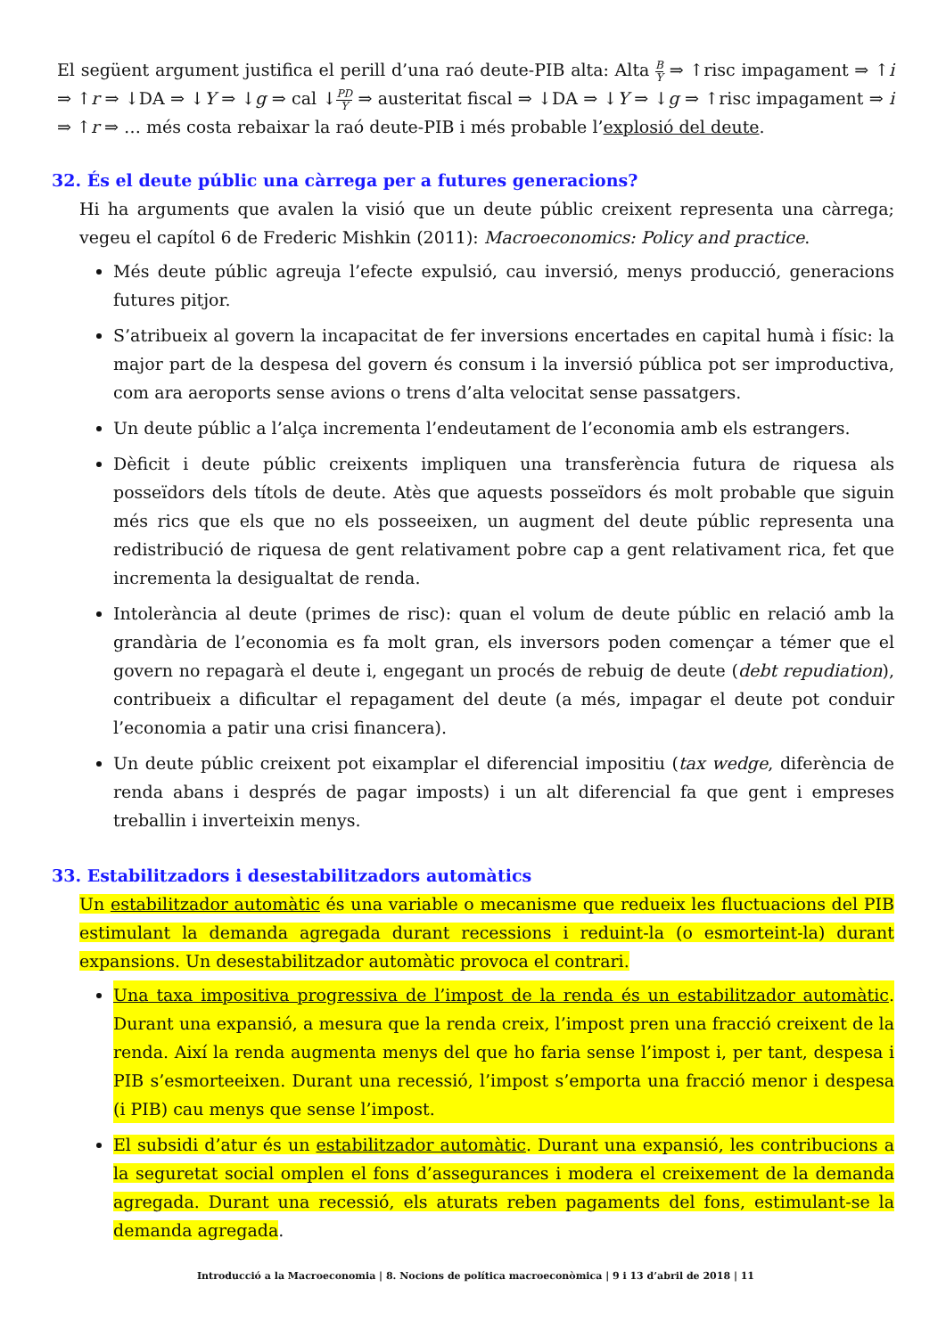El següent argument justifica el perill d’una raó deute-PIB alta: Alta B Y ⇒ ↑risc impagament ⇒ ↑i ⇒ ↑r ⇒ ↓DA ⇒ ↓Y ⇒ ↓g ⇒ cal ↓PD Y ⇒ austeritat fiscal ⇒ ↓DA ⇒ ↓Y ⇒ ↓g ⇒ ↑risc impagament ⇒ i ⇒ ↑r ⇒ … més costa rebaixar la raó deute-PIB i més probable l’explosió del deute.
32. És el deute públic una càrrega per a futures generacions?
Hi ha arguments que avalen la visió que un deute públic creixent representa una càrrega; vegeu el capítol 6 de Frederic Mishkin (2011): Macroeconomics: Policy and practice.
Més deute públic agreuja l’efecte expulsió, cau inversió, menys producció, generacions futures pitjor.
S’atribueix al govern la incapacitat de fer inversions encertades en capital humà i físic: la major part de la despesa del govern és consum i la inversió pública pot ser improductiva, com ara aeroports sense avions o trens d’alta velocitat sense passatgers.
Un deute públic a l’alça incrementa l’endeutament de l’economia amb els estrangers.
Dèficit i deute públic creixents impliquen una transferència futura de riquesa als posseïdors dels títols de deute. Atès que aquests posseïdors és molt probable que siguin més rics que els que no els posseeixen, un augment del deute públic representa una redistribució de riquesa de gent relativament pobre cap a gent relativament rica, fet que incrementa la desigualtat de renda.
Intolerància al deute (primes de risc): quan el volum de deute públic en relació amb la grandària de l’economia es fa molt gran, els inversors poden començar a témer que el govern no repagarà el deute i, engegant un procés de rebuig de deute (debt repudiation), contribueix a dificultar el repagament del deute (a més, impagar el deute pot conduir l’economia a patir una crisi financera).
Un deute públic creixent pot eixamplar el diferencial impositiu (tax wedge, diferència de renda abans i després de pagar imposts) i un alt diferencial fa que gent i empreses treballin i inverteixin menys.
33. Estabilitzadors i desestabilitzadors automàtics
Un estabilitzador automàtic és una variable o mecanisme que redueix les fluctuacions del PIB estimulant la demanda agregada durant recessions i reduint-la (o esmorteint-la) durant expansions. Un desestabilitzador automàtic provoca el contrari.
Una taxa impositiva progressiva de l’impost de la renda és un estabilitzador automàtic. Durant una expansió, a mesura que la renda creix, l’impost pren una fracció creixent de la renda. Així la renda augmenta menys del que ho faria sense l’impost i, per tant, despesa i PIB s’esmorteeixen. Durant una recessió, l’impost s’emporta una fracció menor i despesa (i PIB) cau menys que sense l’impost.
El subsidi d’atur és un estabilitzador automàtic. Durant una expansió, les contribucions a la seguretat social omplen el fons d’assegurances i modera el creixement de la demanda agregada. Durant una recessió, els aturats reben pagaments del fons, estimulant-se la demanda agregada.
Introducció a la Macroeconomia | 8. Nocions de política macroeconòmica | 9 i 13 d’abril de 2018 | 11